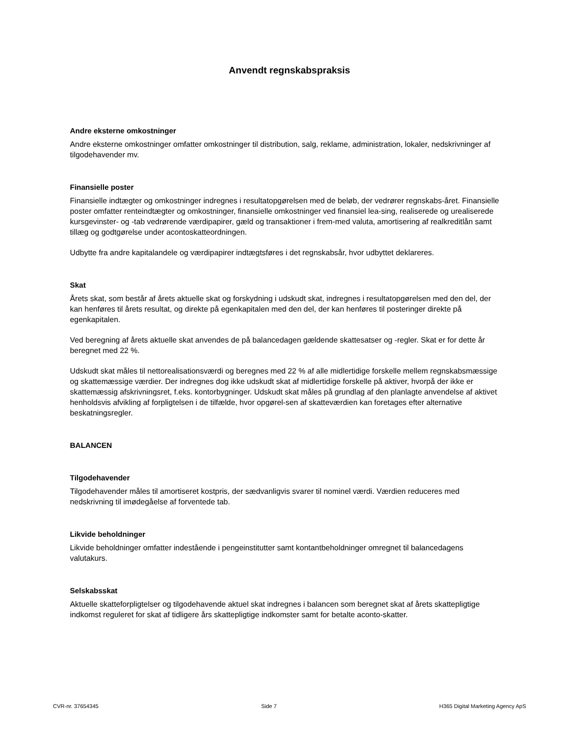Anvendt regnskabspraksis
Andre eksterne omkostninger
Andre eksterne omkostninger omfatter omkostninger til distribution, salg, reklame, administration, lokaler, nedskrivninger af tilgodehavender mv.
Finansielle poster
Finansielle indtægter og omkostninger indregnes i resultatopgørelsen med de beløb, der vedrører regnskabs-året. Finansielle poster omfatter renteindtægter og omkostninger, finansielle omkostninger ved finansiel lea-sing, realiserede og urealiserede kursgevinster- og -tab vedrørende værdipapirer, gæld og transaktioner i frem-med valuta, amortisering af realkreditlån samt tillæg og godtgørelse under acontoskatteordningen.
Udbytte fra andre kapitalandele og værdipapirer indtægtsføres i det regnskabsår, hvor udbyttet deklareres.
Skat
Årets skat, som består af årets aktuelle skat og forskydning i udskudt skat, indregnes i resultatopgørelsen med den del, der kan henføres til årets resultat, og direkte på egenkapitalen med den del, der kan henføres til posteringer direkte på egenkapitalen.
Ved beregning af årets aktuelle skat anvendes de på balancedagen gældende skattesatser og -regler. Skat er for dette år beregnet med 22 %.
Udskudt skat måles til nettorealisationsværdi og beregnes med 22 % af alle midlertidige forskelle mellem regnskabsmæssige og skattemæssige værdier. Der indregnes dog ikke udskudt skat af midlertidige forskelle på aktiver, hvorpå der ikke er skattemæssig afskrivningsret, f.eks. kontorbygninger. Udskudt skat måles på grundlag af den planlagte anvendelse af aktivet henholdsvis afvikling af forpligtelsen i de tilfælde, hvor opgørel-sen af skatteværdien kan foretages efter alternative beskatningsregler.
BALANCEN
Tilgodehavender
Tilgodehavender måles til amortiseret kostpris, der sædvanligvis svarer til nominel værdi. Værdien reduceres med nedskrivning til imødegåelse af forventede tab.
Likvide beholdninger
Likvide beholdninger omfatter indestående i pengeinstitutter samt kontantbeholdninger omregnet til balancedagens valutakurs.
Selskabsskat
Aktuelle skatteforpligtelser og tilgodehavende aktuel skat indregnes i balancen som beregnet skat af årets skattepligtige indkomst reguleret for skat af tidligere års skattepligtige indkomster samt for betalte aconto-skatter.
CVR-nr. 37654345 Side 7 H365 Digital Marketing Agency ApS